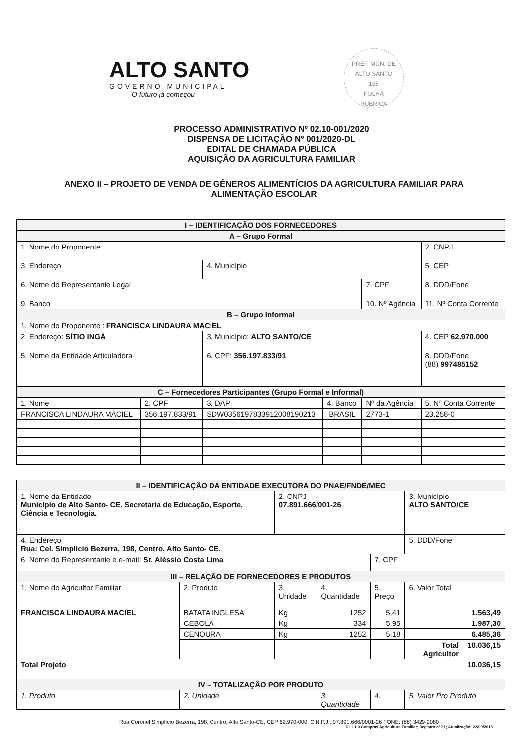ALTO SANTO
GOVERNO MUNICIPAL
O futuro já começou
PREF. MUN. DE ALTO SANTO
155
FOLHA
RUBRICA
PROCESSO ADMINISTRATIVO Nº 02.10-001/2020
DISPENSA DE LICITAÇÃO Nº 001/2020-DL
EDITAL DE CHAMADA PÚBLICA
AQUISIÇÃO DA AGRICULTURA FAMILIAR
ANEXO II – PROJETO DE VENDA DE GÊNEROS ALIMENTÍCIOS DA AGRICULTURA FAMILIAR PARA
ALIMENTAÇÃO ESCOLAR
| I – IDENTIFICAÇÃO DOS FORNECEDORES | | | | | |
| --- | --- | --- | --- | --- | --- |
| A – Grupo Formal | | | | | |
| 1. Nome do Proponente | | | | | 2. CNPJ |
| 3. Endereço | | 4. Município | | | 5. CEP |
| 6. Nome do Representante Legal | | | | 7. CPF | 8. DDD/Fone |
| 9. Banco | | | | 10. Nº Agência | 11. Nº Conta Corrente |
| B – Grupo Informal | | | | | |
| 1. Nome do Proponente : FRANCISCA LINDAURA MACIEL | | | | | |
| 2. Endereço: SÍTIO INGÁ | | 3. Município: ALTO SANTO/CE | | | 4. CEP 62.970.000 |
| 5. Nome da Entidade Articuladora | | 6. CPF: 356.197.833/91 | | | 8. DDD/Fone (88) 997485152 |
| C – Fornecedores Participantes (Grupo Formal e Informal) | | | | | |
| 1. Nome | 2. CPF | 3. DAP | 4. Banco | Nº da Agência | 5. Nº Conta Corrente |
| FRANCISCA LINDAURA MACIEL | 356.197.833/91 | SDW0356197833912008190213 | BRASIL | 2773-1 | 23.258-0 |
| II – IDENTIFICAÇÃO DA ENTIDADE EXECUTORA DO PNAE/FNDE/MEC | | | | | | |
| --- | --- | --- | --- | --- | --- | --- |
| 1. Nome da Entidade Município de Alto Santo- CE. Secretaria de Educação, Esporte, Ciência e Tecnologia. | | 2. CNPJ 07.891.666/001-26 | | | 3. Município ALTO SANTO/CE | |
| 4. Endereço Rua: Cel. Simplício Bezerra, 198, Centro, Alto Santo- CE. | | | | | 5. DDD/Fone | |
| 6. Nome do Representante e e-mail: Sr. Aléssio Costa Lima | | | | 7. CPF | | |
| III – RELAÇÃO DE FORNECEDORES E PRODUTOS | | | | | | |
| 1. Nome do Agricultor Familiar | 2. Produto | 3. Unidade | 4. Quantidade | 5. Preço | 6. Valor Total | |
| FRANCISCA LINDAURA MACIEL | BATATA INGLESA | Kg | 1252 | 5,41 | 1.563,49 | |
| | CEBOLA | Kg | 334 | 5,95 | 1.987,30 | |
| | CENOURA | Kg | 1252 | 5,18 | 6.485,36 | |
| | | | | | Total Agricultor | 10.036,15 |
| Total Projeto | | | | | | 10.036,15 |
| IV – TOTALIZAÇÃO POR PRODUTO | | | | | | |
| 1. Produto | 2. Unidade | | 3. Quantidade | 4. | 5. Valor Pro Produto | |
Rua Coronel Simplício Bezerra, 198, Centro, Alto Santo-CE, CEP 62.970-000, C.N.P.J.: 07.891.666/0001-26 FONE: (88) 3429-2080
DL1.1.0 Compras Agricultura Familiar; Registro nº 21; Atualização: 22/09/2015